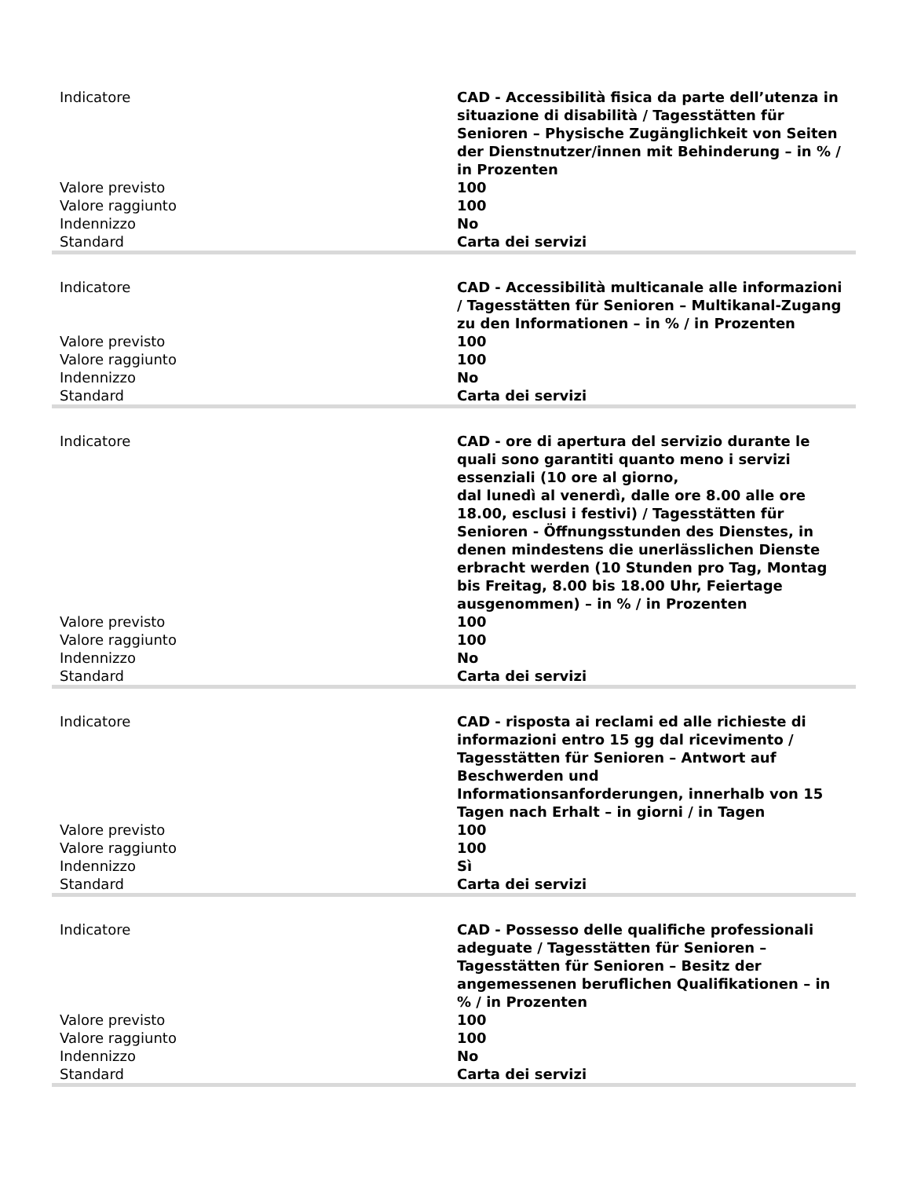| Indicatore | CAD - Accessibilità fisica da parte dell’utenza in situazione di disabilità / Tagesstätten für Senioren – Physische Zugänglichkeit von Seiten der Dienstnutzer/innen mit Behinderung – in % / in Prozenten |
| Valore previsto | 100 |
| Valore raggiunto | 100 |
| Indennizzo | No |
| Standard | Carta dei servizi |
| Indicatore | CAD - Accessibilità multicanale alle informazioni / Tagesstätten für Senioren – Multikanal-Zugang zu den Informationen – in % / in Prozenten |
| Valore previsto | 100 |
| Valore raggiunto | 100 |
| Indennizzo | No |
| Standard | Carta dei servizi |
| Indicatore | CAD - ore di apertura del servizio durante le quali sono garantiti quanto meno i servizi essenziali (10 ore al giorno, dal lunedì al venerdì, dalle ore 8.00 alle ore 18.00, esclusi i festivi) / Tagesstätten für Senioren - Öffnungsstunden des Dienstes, in denen mindestens die unerlässlichen Dienste erbracht werden (10 Stunden pro Tag, Montag bis Freitag, 8.00 bis 18.00 Uhr, Feiertage ausgenommen) – in % / in Prozenten |
| Valore previsto | 100 |
| Valore raggiunto | 100 |
| Indennizzo | No |
| Standard | Carta dei servizi |
| Indicatore | CAD - risposta ai reclami ed alle richieste di informazioni entro 15 gg dal ricevimento / Tagesstätten für Senioren – Antwort auf Beschwerden und Informationsanforderungen, innerhalb von 15 Tagen nach Erhalt – in giorni / in Tagen |
| Valore previsto | 100 |
| Valore raggiunto | 100 |
| Indennizzo | Sì |
| Standard | Carta dei servizi |
| Indicatore | CAD - Possesso delle qualifiche professionali adeguate / Tagesstätten für Senioren – Tagesstätten für Senioren – Besitz der angemessenen beruflichen Qualifikationen – in % / in Prozenten |
| Valore previsto | 100 |
| Valore raggiunto | 100 |
| Indennizzo | No |
| Standard | Carta dei servizi |